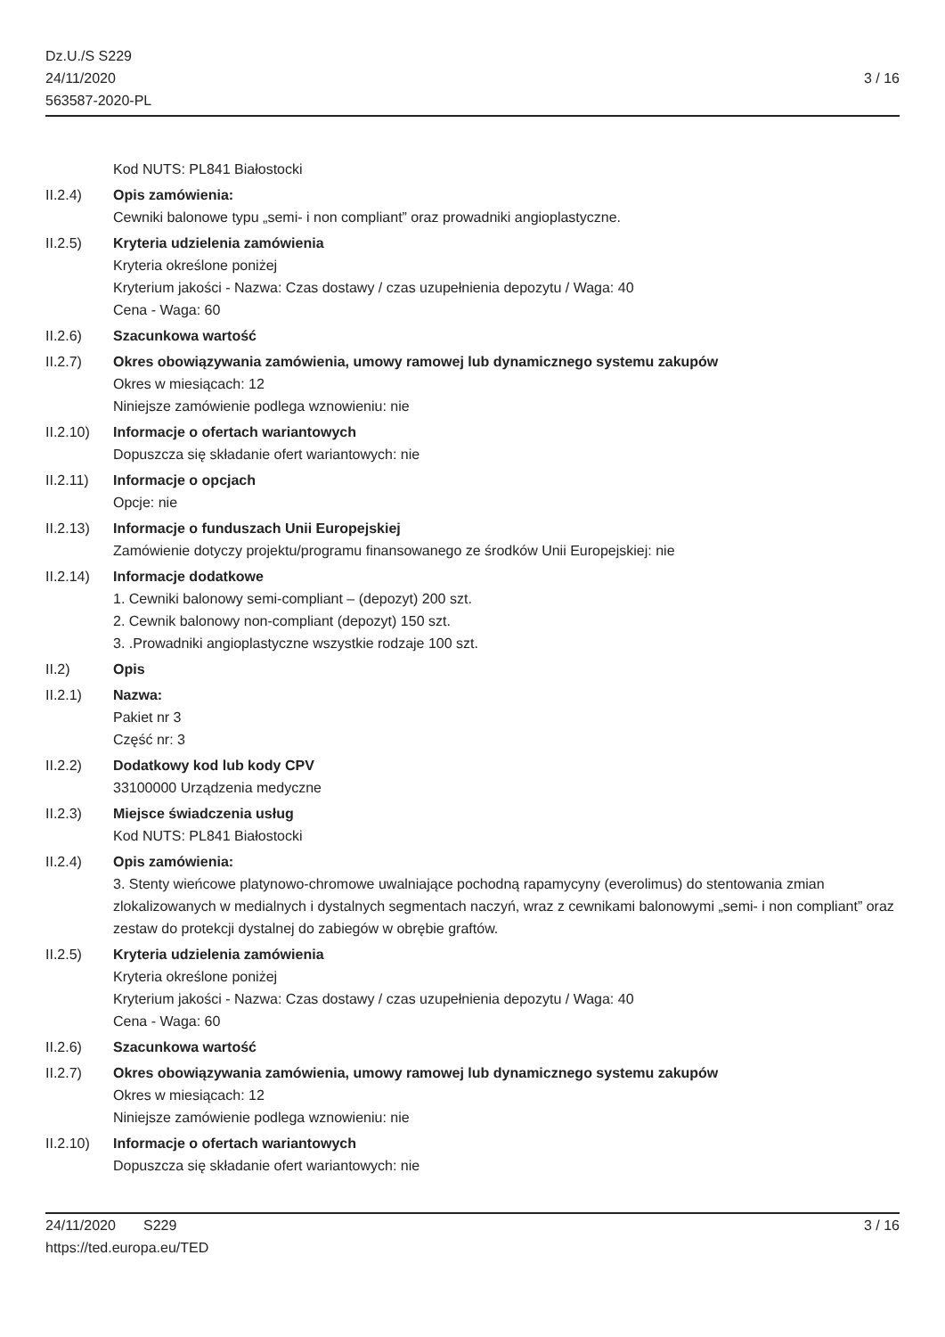Dz.U./S S229
24/11/2020
563587-2020-PL
3 / 16
Kod NUTS: PL841 Białostocki
II.2.4) Opis zamówienia:
Cewniki balonowe typu „semi- i non compliant” oraz prowadniki angioplastyczne.
II.2.5) Kryteria udzielenia zamówienia
Kryteria określone poniżej
Kryterium jakości - Nazwa: Czas dostawy / czas uzupełnienia depozytu / Waga: 40
Cena - Waga: 60
II.2.6) Szacunkowa wartość
II.2.7) Okres obowiązywania zamówienia, umowy ramowej lub dynamicznego systemu zakupów
Okres w miesiącach: 12
Niniejsze zamówienie podlega wznowieniu: nie
II.2.10)
Informacje o ofertach wariantowych
Dopuszcza się składanie ofert wariantowych: nie
II.2.11)
Informacje o opcjach
Opcje: nie
II.2.13)
Informacje o funduszach Unii Europejskiej
Zamówienie dotyczy projektu/programu finansowanego ze środków Unii Europejskiej: nie
II.2.14)
Informacje dodatkowe
1. Cewniki balonowy semi-compliant – (depozyt) 200 szt.
2. Cewnik balonowy non-compliant (depozyt) 150 szt.
3. .Prowadniki angioplastyczne wszystkie rodzaje 100 szt.
II.2) Opis
II.2.1) Nazwa:
Pakiet nr 3
Część nr: 3
II.2.2) Dodatkowy kod lub kody CPV
33100000 Urządzenia medyczne
II.2.3) Miejsce świadczenia usług
Kod NUTS: PL841 Białostocki
II.2.4) Opis zamówienia:
3. Stenty wieńcowe platynowo-chromowe uwalniające pochodną rapamycyny (everolimus) do stentowania zmian zlokalizowanych w medialnych i dystalnych segmentach naczyń, wraz z cewnikami balonowymi „semi- i non compliant” oraz zestaw do protekcji dystalnej do zabiegów w obrębie graftów.
II.2.5) Kryteria udzielenia zamówienia
Kryteria określone poniżej
Kryterium jakości - Nazwa: Czas dostawy / czas uzupełnienia depozytu / Waga: 40
Cena - Waga: 60
II.2.6) Szacunkowa wartość
II.2.7) Okres obowiązywania zamówienia, umowy ramowej lub dynamicznego systemu zakupów
Okres w miesiącach: 12
Niniejsze zamówienie podlega wznowieniu: nie
II.2.10)
Informacje o ofertach wariantowych
Dopuszcza się składanie ofert wariantowych: nie
24/11/2020 S229 3 / 16
https://ted.europa.eu/TED